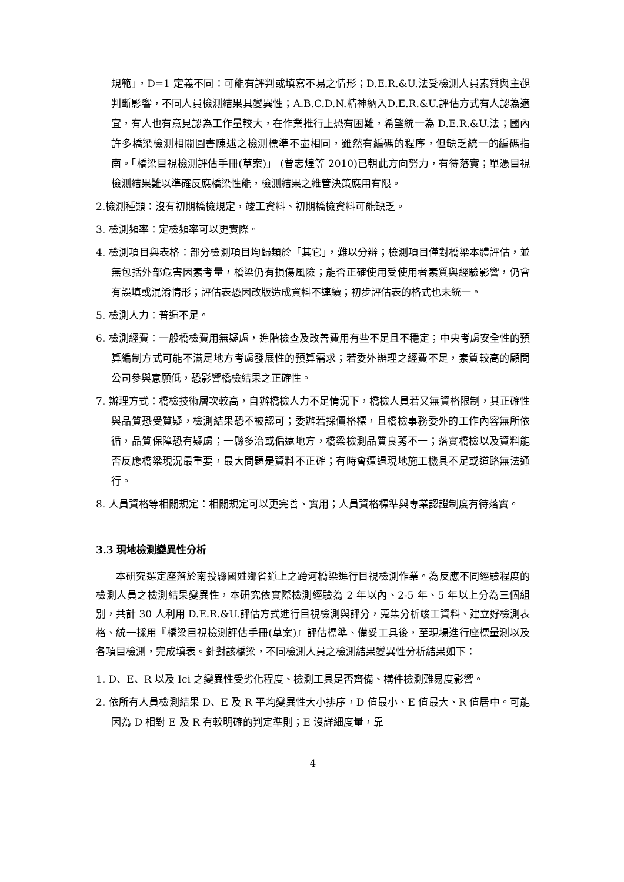規範」，D=1 定義不同：可能有評判或填寫不易之情形；D.E.R.&U.法受檢測人員素質與主觀判斷影響，不同人員檢測結果具變異性；A.B.C.D.N.精神納入D.E.R.&U.評估方式有人認為適宜，有人也有意見認為工作量較大，在作業推行上恐有困難，希望統一為 D.E.R.&U.法；國內許多橋梁檢測相關圖書陳述之檢測標準不盡相同，雖然有編碼的程序，但缺乏統一的編碼指南。「橋梁目視檢測評估手冊(草案)」 (曾志煌等 2010)已朝此方向努力，有待落實；單憑目視檢測結果難以準確反應橋梁性能，檢測結果之維管決策應用有限。
2.檢測種類：沒有初期橋檢規定，竣工資料、初期橋檢資料可能缺乏。
3. 檢測頻率：定檢頻率可以更實際。
4. 檢測項目與表格：部分檢測項目均歸類於「其它」，難以分辨；檢測項目僅對橋梁本體評估，並無包括外部危害因素考量，橋梁仍有損傷風險；能否正確使用受使用者素質與經驗影響，仍會有誤填或混淆情形；評估表恐因改版造成資料不連續；初步評估表的格式也未統一。
5. 檢測人力：普遍不足。
6. 檢測經費：一般橋檢費用無疑慮，進階檢查及改善費用有些不足且不穩定；中央考慮安全性的預算編制方式可能不滿足地方考慮發展性的預算需求；若委外辦理之經費不足，素質較高的顧問公司參與意願低，恐影響橋檢結果之正確性。
7. 辦理方式：橋檢技術層次較高，自辦橋檢人力不足情況下，橋檢人員若又無資格限制，其正確性與品質恐受質疑，檢測結果恐不被認可；委辦若採價格標，且橋檢事務委外的工作內容無所依循，品質保障恐有疑慮；一縣多治或偏遠地方，橋梁檢測品質良莠不一；落實橋檢以及資料能否反應橋梁現況最重要，最大問題是資料不正確；有時會遭遇現地施工機具不足或道路無法通行。
8. 人員資格等相關規定：相關規定可以更完善、實用；人員資格標準與專業認證制度有待落實。
3.3 現地檢測變異性分析
本研究選定座落於南投縣國姓鄉省道上之跨河橋梁進行目視檢測作業。為反應不同經驗程度的檢測人員之檢測結果變異性，本研究依實際檢測經驗為 2 年以內、2-5 年、5 年以上分為三個組別，共計 30 人利用 D.E.R.&U.評估方式進行目視檢測與評分，蒐集分析竣工資料、建立好檢測表格、統一採用『橋梁目視檢測評估手冊(草案)』評估標準、備妥工具後，至現場進行座標量測以及各項目檢測，完成填表。針對該橋梁，不同檢測人員之檢測結果變異性分析結果如下：
1. D、E、R 以及 Ici 之變異性受劣化程度、檢測工具是否齊備、構件檢測難易度影響。
2. 依所有人員檢測結果 D、E 及 R 平均變異性大小排序，D 值最小、E 值最大、R 值居中。可能因為 D 相對 E 及 R 有較明確的判定準則；E 沒詳細度量，靠
4